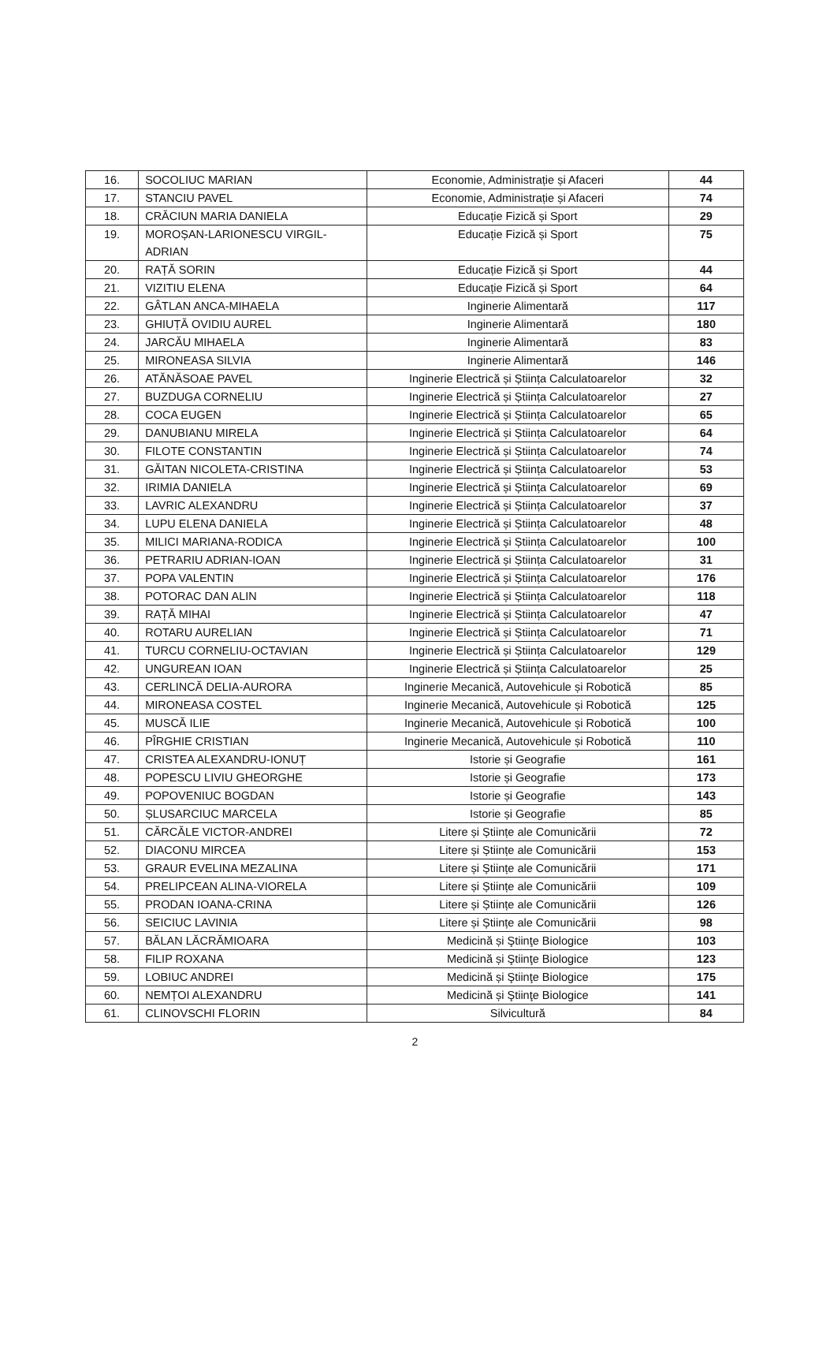| 16. | SOCOLIUC MARIAN | Economie, Administrație și Afaceri | 44 |
| 17. | STANCIU PAVEL | Economie, Administrație și Afaceri | 74 |
| 18. | CRĂCIUN MARIA DANIELA | Educație Fizică și Sport | 29 |
| 19. | MOROȘAN-LARIONESCU VIRGIL-ADRIAN | Educație Fizică și Sport | 75 |
| 20. | RAȚĂ SORIN | Educație Fizică și Sport | 44 |
| 21. | VIZITIU ELENA | Educație Fizică și Sport | 64 |
| 22. | GÂTLAN ANCA-MIHAELA | Inginerie Alimentară | 117 |
| 23. | GHIUȚĂ OVIDIU AUREL | Inginerie Alimentară | 180 |
| 24. | JARCĂU MIHAELA | Inginerie Alimentară | 83 |
| 25. | MIRONEASA SILVIA | Inginerie Alimentară | 146 |
| 26. | ATĂNĂSOAE PAVEL | Inginerie Electrică și Știința Calculatoarelor | 32 |
| 27. | BUZDUGA CORNELIU | Inginerie Electrică și Știința Calculatoarelor | 27 |
| 28. | COCA EUGEN | Inginerie Electrică și Știința Calculatoarelor | 65 |
| 29. | DANUBIANU MIRELA | Inginerie Electrică și Știința Calculatoarelor | 64 |
| 30. | FILOTE CONSTANTIN | Inginerie Electrică și Știința Calculatoarelor | 74 |
| 31. | GĂITAN NICOLETA-CRISTINA | Inginerie Electrică și Știința Calculatoarelor | 53 |
| 32. | IRIMIA DANIELA | Inginerie Electrică și Știința Calculatoarelor | 69 |
| 33. | LAVRIC ALEXANDRU | Inginerie Electrică și Știința Calculatoarelor | 37 |
| 34. | LUPU ELENA DANIELA | Inginerie Electrică și Știința Calculatoarelor | 48 |
| 35. | MILICI MARIANA-RODICA | Inginerie Electrică și Știința Calculatoarelor | 100 |
| 36. | PETRARIU ADRIAN-IOAN | Inginerie Electrică și Știința Calculatoarelor | 31 |
| 37. | POPA VALENTIN | Inginerie Electrică și Știința Calculatoarelor | 176 |
| 38. | POTORAC DAN ALIN | Inginerie Electrică și Știința Calculatoarelor | 118 |
| 39. | RAȚĂ MIHAI | Inginerie Electrică și Știința Calculatoarelor | 47 |
| 40. | ROTARU AURELIAN | Inginerie Electrică și Știința Calculatoarelor | 71 |
| 41. | TURCU CORNELIU-OCTAVIAN | Inginerie Electrică și Știința Calculatoarelor | 129 |
| 42. | UNGUREAN IOAN | Inginerie Electrică și Știința Calculatoarelor | 25 |
| 43. | CERLINCĂ DELIA-AURORA | Inginerie Mecanică, Autovehicule și Robotică | 85 |
| 44. | MIRONEASA COSTEL | Inginerie Mecanică, Autovehicule și Robotică | 125 |
| 45. | MUSCĂ ILIE | Inginerie Mecanică, Autovehicule și Robotică | 100 |
| 46. | PÎRGHIE CRISTIAN | Inginerie Mecanică, Autovehicule și Robotică | 110 |
| 47. | CRISTEA ALEXANDRU-IONUȚ | Istorie și Geografie | 161 |
| 48. | POPESCU LIVIU GHEORGHE | Istorie și Geografie | 173 |
| 49. | POPOVENIUC BOGDAN | Istorie și Geografie | 143 |
| 50. | ȘLUSARCIUC MARCELA | Istorie și Geografie | 85 |
| 51. | CĂRCĂLE VICTOR-ANDREI | Litere și Științe ale Comunicării | 72 |
| 52. | DIACONU MIRCEA | Litere și Științe ale Comunicării | 153 |
| 53. | GRAUR EVELINA MEZALINA | Litere și Științe ale Comunicării | 171 |
| 54. | PRELIPCEAN ALINA-VIORELA | Litere și Științe ale Comunicării | 109 |
| 55. | PRODAN IOANA-CRINA | Litere și Științe ale Comunicării | 126 |
| 56. | SEICIUC LAVINIA | Litere și Științe ale Comunicării | 98 |
| 57. | BĂLAN LĂCRĂMIOARA | Medicină și Ştiinţe Biologice | 103 |
| 58. | FILIP ROXANA | Medicină și Ştiinţe Biologice | 123 |
| 59. | LOBIUC ANDREI | Medicină și Ştiinţe Biologice | 175 |
| 60. | NEMȚOI ALEXANDRU | Medicină și Ştiinţe Biologice | 141 |
| 61. | CLINOVSCHI FLORIN | Silvicultură | 84 |
2